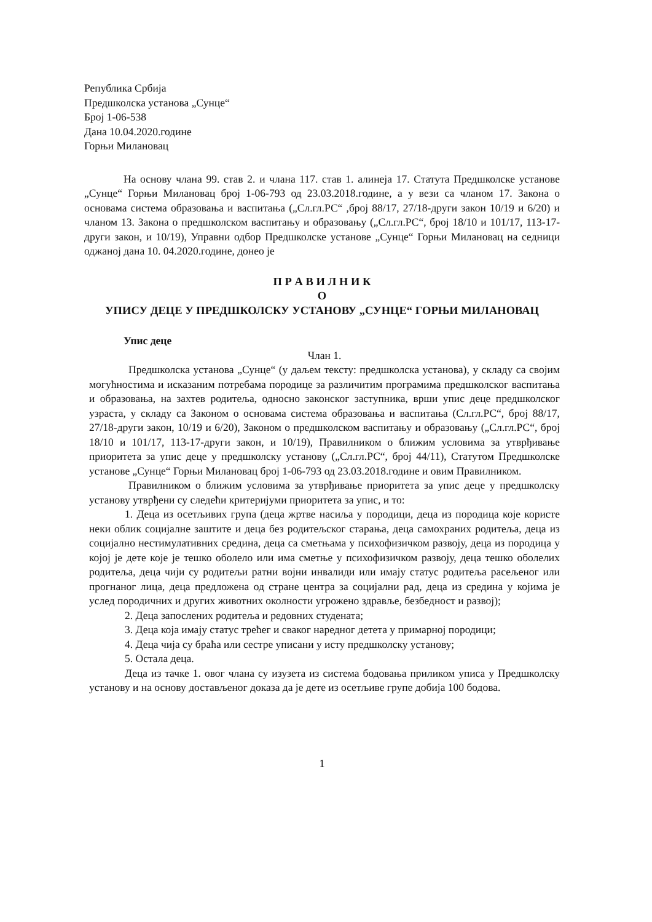Република Србија
Предшколска установа „Сунце“
Број 1-06-538
Дана 10.04.2020.године
Горњи Милановац
На основу члана 99. став 2. и члана 117. став 1. алинеја 17. Статута Предшколске установе „Сунце“ Горњи Милановац број 1-06-793 од 23.03.2018.године, а у вези са чланом 17. Закона о основама система образовања и васпитања („Сл.гл.РС“ ,број 88/17, 27/18-други закон 10/19 и 6/20) и чланом 13. Закона о предшколском васпитању и образовању („Сл.гл.РС“, број 18/10 и 101/17, 113-17-други закон, и 10/19), Управни одбор Предшколске установе „Сунце“ Горњи Милановац на седници оджаној дана 10. 04.2020.године, донео је
П Р А В И Л Н И К
О
УПИСУ ДЕЦЕ У ПРЕДШКОЛСКУ УСТАНОВУ „СУНЦЕ“ ГОРЊИ МИЛАНОВАЦ
Упис деце
Члан 1.
Предшколска установа „Сунце“ (у даљем тексту: предшколска установа), у складу са својим могућностима и исказаним потребама породице за различитим програмима предшколског васпитања и образовања, на захтев родитеља, односно законског заступника, врши упис деце предшколског узраста, у складу са Законом о основама система образовања и васпитања (Сл.гл.РС“, број 88/17, 27/18-други закон, 10/19 и 6/20), Законом о предшколском васпитању и образовању („Сл.гл.РС“, број 18/10 и 101/17, 113-17-други закон, и 10/19), Правилником о ближим условима за утврђивање приоритета за упис деце у предшколску установу („Сл.гл.РС“, број 44/11), Статутом Предшколске установе „Сунце“ Горњи Милановац број 1-06-793 од 23.03.2018.године и овим Правилником.
Правилником о ближим условима за утврђивање приоритета за упис деце у предшколску установу утврђени су следећи критеријуми приоритета за упис, и то:
1. Деца из осетљивих група (деца жртве насиља у породици, деца из породица које користе неки облик социјалне заштите и деца без родитељског старања, деца самохраних родитеља, деца из социјално нестимулативних средина, деца са сметњама у психофизичком развоју, деца из породица у којој је дете које је тешко оболело или има сметње у психофизичком развоју, деца тешко оболелих родитеља, деца чији су родитељи ратни војни инвалиди или имају статус родитеља расељеног или прогнаног лица, деца предложена од стране центра за социјални рад, деца из средина у којима је услед породичних и других животних околности угрожено здравље, безбедност и развој);
2. Деца запослених родитеља и редовних студената;
3. Деца која имају статус трећег и сваког наредног детета у примарној породици;
4. Деца чија су браћа или сестре уписани у исту предшколску установу;
5. Остала деца.
Деца из тачке 1. овог члана су изузета из система бодовања приликом уписа у Предшколску установу и на основу достављеног доказа да је дете из осетљиве групе добија 100 бодова.
1